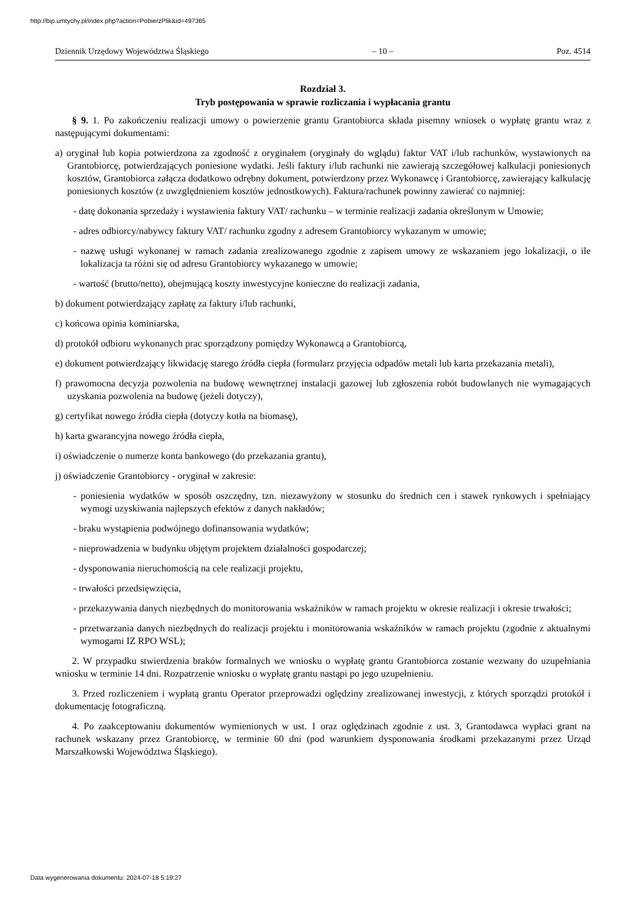http://bip.umtychy.pl/index.php?action=PobierzPlik&id=497365
Dziennik Urzędowy Województwa Śląskiego – 10 – Poz. 4514
Rozdział 3.
Tryb postępowania w sprawie rozliczania i wypłacania grantu
§ 9. 1. Po zakończeniu realizacji umowy o powierzenie grantu Grantobiorca składa pisemny wniosek o wypłatę grantu wraz z następującymi dokumentami:
a) oryginał lub kopia potwierdzona za zgodność z oryginałem (oryginały do wglądu) faktur VAT i/lub rachunków, wystawionych na Grantobiorcę, potwierdzających poniesione wydatki. Jeśli faktury i/lub rachunki nie zawierają szczegółowej kalkulacji poniesionych kosztów, Grantobiorca załącza dodatkowo odrębny dokument, potwierdzony przez Wykonawcę i Grantobiorcę, zawierający kalkulację poniesionych kosztów (z uwzględnieniem kosztów jednostkowych). Faktura/rachunek powinny zawierać co najmniej:
- datę dokonania sprzedaży i wystawienia faktury VAT/ rachunku – w terminie realizacji zadania określonym w Umowie;
- adres odbiorcy/nabywcy faktury VAT/ rachunku zgodny z adresem Grantobiorcy wykazanym w umowie;
- nazwę usługi wykonanej w ramach zadania zrealizowanego zgodnie z zapisem umowy ze wskazaniem jego lokalizacji, o ile lokalizacja ta różni się od adresu Grantobiorcy wykazanego w umowie;
- wartość (brutto/netto), obejmującą koszty inwestycyjne konieczne do realizacji zadania,
b) dokument potwierdzający zapłatę za faktury i/lub rachunki,
c) końcowa opinia kominiarska,
d) protokół odbioru wykonanych prac sporządzony pomiędzy Wykonawcą a Grantobiorcą,
e) dokument potwierdzający likwidację starego źródła ciepła (formularz przyjęcia odpadów metali lub karta przekazania metali),
f) prawomocna decyzja pozwolenia na budowę wewnętrznej instalacji gazowej lub zgłoszenia robót budowlanych nie wymagających uzyskania pozwolenia na budowę (jeżeli dotyczy),
g) certyfikat nowego źródła ciepła (dotyczy kotła na biomasę),
h) karta gwarancyjna nowego źródła ciepła,
i) oświadczenie o numerze konta bankowego (do przekazania grantu),
j) oświadczenie Grantobiorcy - oryginał w zakresie:
- poniesienia wydatków w sposób oszczędny, tzn. niezawyżony w stosunku do średnich cen i stawek rynkowych i spełniający wymogi uzyskiwania najlepszych efektów z danych nakładów;
- braku wystąpienia podwójnego dofinansowania wydatków;
- nieprowadzenia w budynku objętym projektem działalności gospodarczej;
- dysponowania nieruchomością na cele realizacji projektu,
- trwałości przedsięwzięcia,
- przekazywania danych niezbędnych do monitorowania wskaźników w ramach projektu w okresie realizacji i okresie trwałości;
- przetwarzania danych niezbędnych do realizacji projektu i monitorowania wskaźników w ramach projektu (zgodnie z aktualnymi wymogami IZ RPO WSL);
2. W przypadku stwierdzenia braków formalnych we wniosku o wypłatę grantu Grantobiorca zostanie wezwany do uzupełniania wniosku w terminie 14 dni. Rozpatrzenie wniosku o wypłatę grantu nastąpi po jego uzupełnieniu.
3. Przed rozliczeniem i wypłatą grantu Operator przeprowadzi oględziny zrealizowanej inwestycji, z których sporządzi protokół i dokumentację fotograficzną.
4. Po zaakceptowaniu dokumentów wymienionych w ust. 1 oraz oględzinach zgodnie z ust. 3, Grantodawca wypłaci grant na rachunek wskazany przez Grantobiorcę, w terminie 60 dni (pod warunkiem dysponowania środkami przekazanymi przez Urząd Marszałkowski Województwa Śląskiego).
Data wygenerowania dokumentu: 2024-07-18 5:19:27